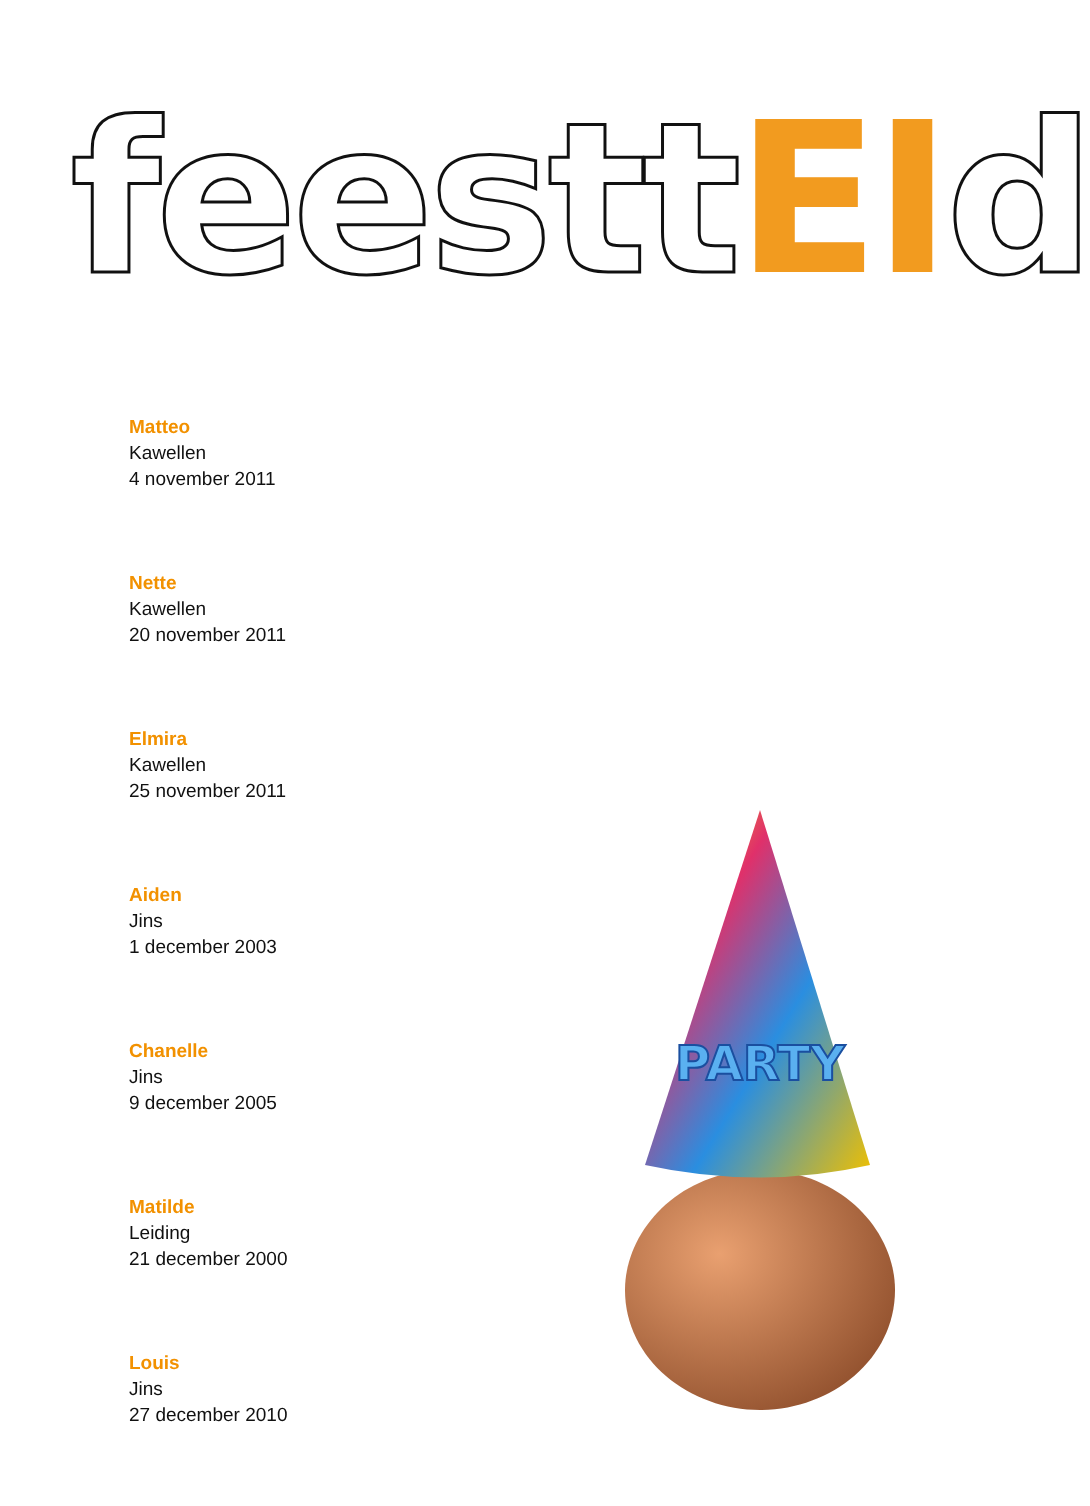feestt EI d
Matteo
Kawellen
4 november 2011
Nette
Kawellen
20 november 2011
Elmira
Kawellen
25 november 2011
Aiden
Jins
1 december 2003
Chanelle
Jins
9 december 2005
Matilde
Leiding
21 december 2000
Louis
Jins
27 december 2010
PARTY